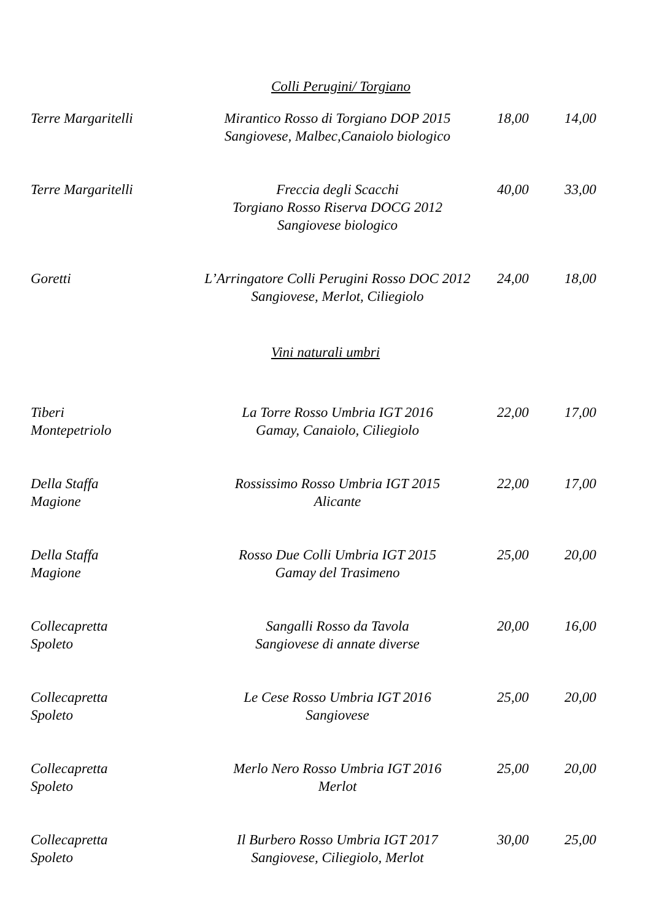Colli Perugini/ Torgiano
| Terre Margaritelli | Mirantico Rosso di Torgiano DOP 2015 Sangiovese, Malbec,Canaiolo biologico | 18,00 | 14,00 |
| Terre Margaritelli | Freccia degli Scacchi Torgiano Rosso Riserva DOCG 2012 Sangiovese biologico | 40,00 | 33,00 |
| Goretti | L’Arringatore Colli Perugini Rosso DOC 2012 Sangiovese, Merlot, Ciliegiolo | 24,00 | 18,00 |
Vini naturali umbri
| Tiberi Montepetriolo | La Torre Rosso Umbria IGT 2016 Gamay, Canaiolo, Ciliegiolo | 22,00 | 17,00 |
| Della Staffa Magione | Rossissimo Rosso Umbria IGT 2015 Alicante | 22,00 | 17,00 |
| Della Staffa Magione | Rosso Due Colli Umbria IGT 2015 Gamay del Trasimeno | 25,00 | 20,00 |
| Collecapretta Spoleto | Sangalli Rosso da Tavola Sangiovese di annate diverse | 20,00 | 16,00 |
| Collecapretta Spoleto | Le Cese Rosso Umbria IGT 2016 Sangiovese | 25,00 | 20,00 |
| Collecapretta Spoleto | Merlo Nero Rosso Umbria IGT 2016 Merlot | 25,00 | 20,00 |
| Collecapretta Spoleto | Il Burbero Rosso Umbria IGT 2017 Sangiovese, Ciliegiolo, Merlot | 30,00 | 25,00 |